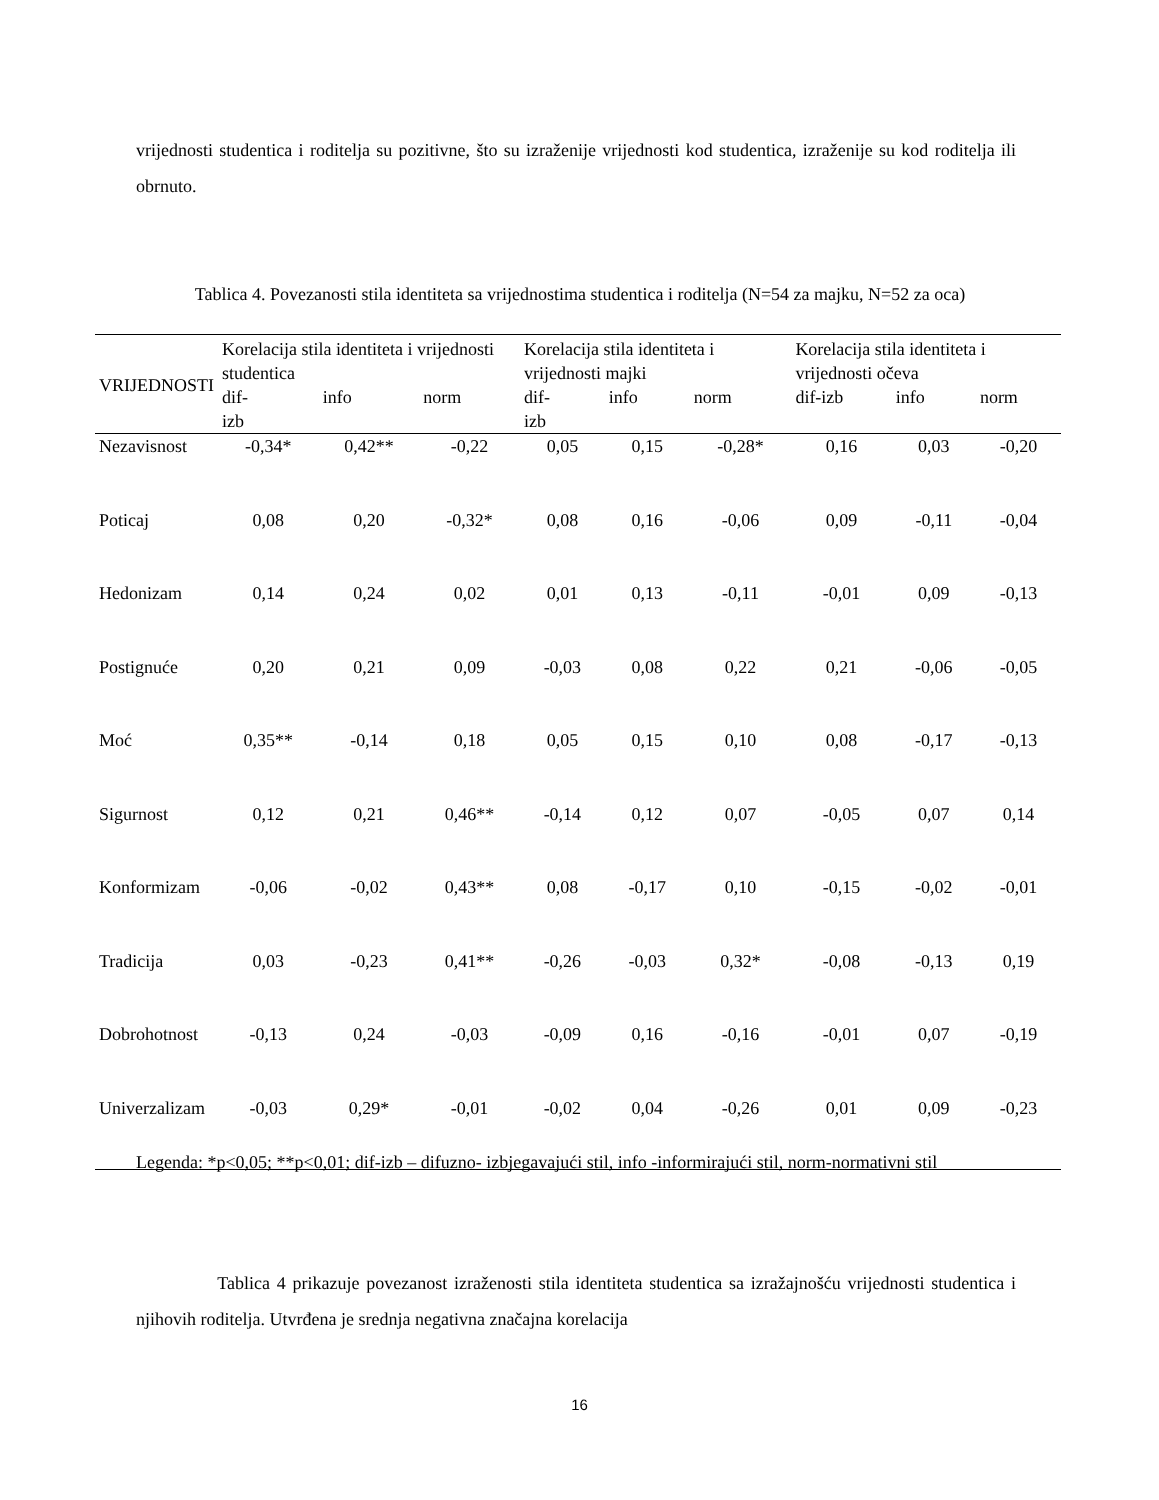vrijednosti studentica i roditelja su pozitivne, što su izraženije vrijednosti kod studentica, izraženije su kod roditelja ili obrnuto.
Tablica 4. Povezanosti stila identiteta sa vrijednostima studentica i roditelja (N=54 za majku, N=52 za oca)
| VRIJEDNOSTI | Korelacija stila identiteta i vrijednosti studentica | | | Korelacija stila identiteta i vrijednosti majki | | | Korelacija stila identiteta i vrijednosti očeva | | |
| --- | --- | --- | --- | --- | --- | --- | --- | --- | --- |
| | dif- izb | info | norm | dif- izb | info | norm | dif-izb | info | norm |
| Nezavisnost | -0,34* | 0,42** | -0,22 | 0,05 | 0,15 | -0,28* | 0,16 | 0,03 | -0,20 |
| Poticaj | 0,08 | 0,20 | -0,32* | 0,08 | 0,16 | -0,06 | 0,09 | -0,11 | -0,04 |
| Hedonizam | 0,14 | 0,24 | 0,02 | 0,01 | 0,13 | -0,11 | -0,01 | 0,09 | -0,13 |
| Postignuće | 0,20 | 0,21 | 0,09 | -0,03 | 0,08 | 0,22 | 0,21 | -0,06 | -0,05 |
| Moć | 0,35** | -0,14 | 0,18 | 0,05 | 0,15 | 0,10 | 0,08 | -0,17 | -0,13 |
| Sigurnost | 0,12 | 0,21 | 0,46** | -0,14 | 0,12 | 0,07 | -0,05 | 0,07 | 0,14 |
| Konformizam | -0,06 | -0,02 | 0,43** | 0,08 | -0,17 | 0,10 | -0,15 | -0,02 | -0,01 |
| Tradicija | 0,03 | -0,23 | 0,41** | -0,26 | -0,03 | 0,32* | -0,08 | -0,13 | 0,19 |
| Dobrohotnost | -0,13 | 0,24 | -0,03 | -0,09 | 0,16 | -0,16 | -0,01 | 0,07 | -0,19 |
| Univerzalizam | -0,03 | 0,29* | -0,01 | -0,02 | 0,04 | -0,26 | 0,01 | 0,09 | -0,23 |
Legenda: *p<0,05; **p<0,01; dif-izb – difuzno- izbjegavajući stil, info -informirajući stil, norm-normativni stil
Tablica 4 prikazuje povezanost izraženosti stila identiteta studentica sa izražajnošću vrijednosti studentica i njihovih roditelja. Utvrđena je srednja negativna značajna korelacija
16